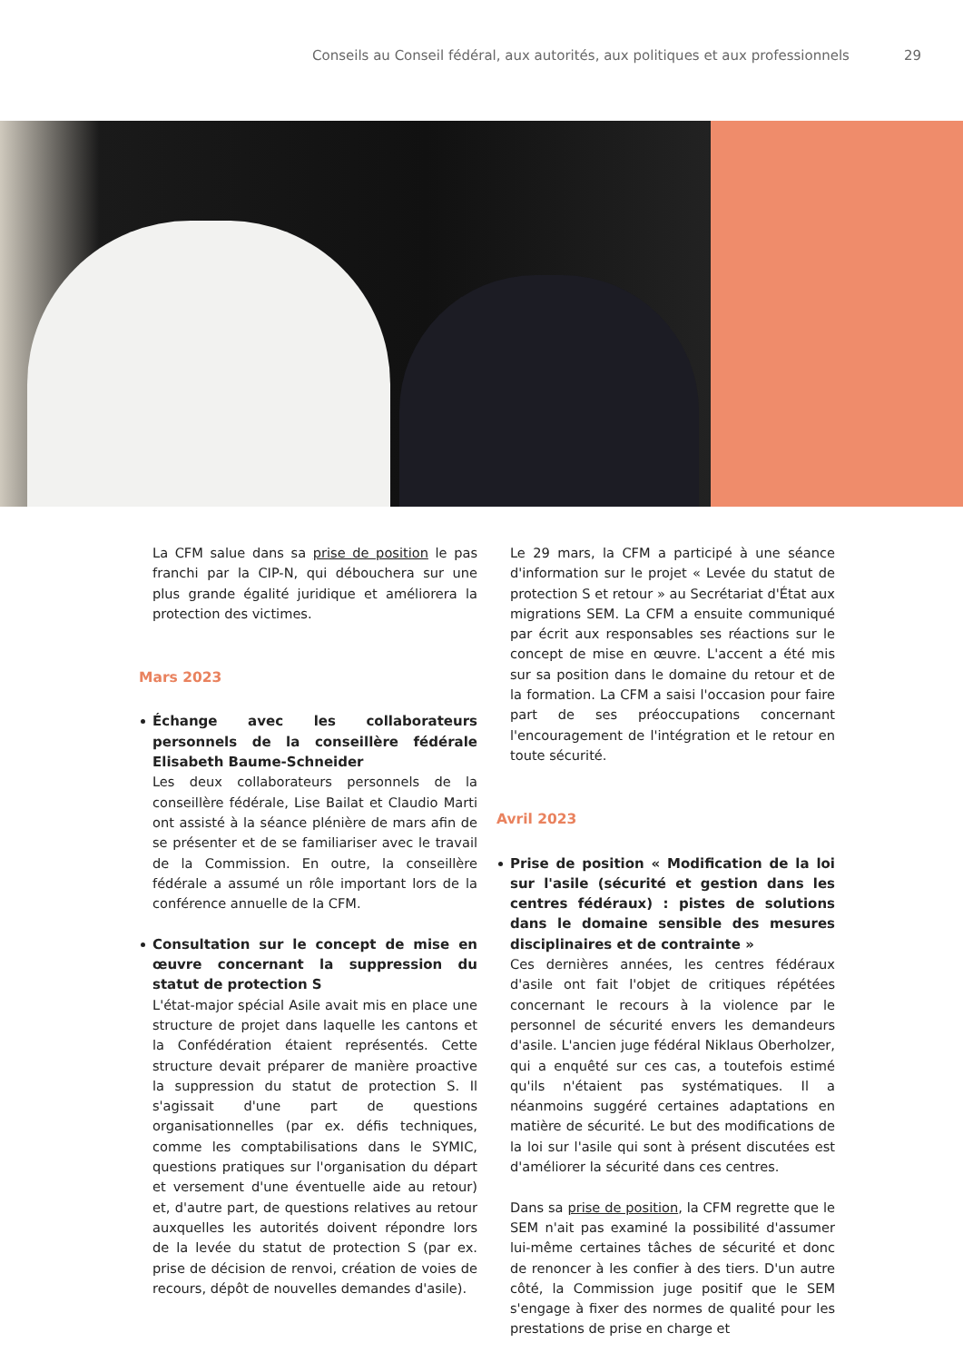Conseils au Conseil fédéral, aux autorités, aux politiques et aux professionnels 29
La CFM salue dans sa prise de position le pas franchi par la CIP-N, qui débouchera sur une plus grande égalité juridique et améliorera la protection des victimes.
Mars 2023
Échange avec les collaborateurs personnels de la conseillère fédérale Elisabeth Baume-Schneider
Les deux collaborateurs personnels de la conseillère fédérale, Lise Bailat et Claudio Marti ont assisté à la séance plénière de mars afin de se présenter et de se familiariser avec le travail de la Commission. En outre, la conseillère fédérale a assumé un rôle important lors de la conférence annuelle de la CFM.
Consultation sur le concept de mise en œuvre concernant la suppression du statut de protection S
L'état-major spécial Asile avait mis en place une structure de projet dans laquelle les cantons et la Confédération étaient représentés. Cette structure devait préparer de manière proactive la suppression du statut de protection S. Il s'agissait d'une part de questions organisationnelles (par ex. défis techniques, comme les comptabilisations dans le SYMIC, questions pratiques sur l'organisation du départ et versement d'une éventuelle aide au retour) et, d'autre part, de questions relatives au retour auxquelles les autorités doivent répondre lors de la levée du statut de protection S (par ex. prise de décision de renvoi, création de voies de recours, dépôt de nouvelles demandes d'asile).
Le 29 mars, la CFM a participé à une séance d'information sur le projet « Levée du statut de protection S et retour » au Secrétariat d'État aux migrations SEM. La CFM a ensuite communiqué par écrit aux responsables ses réactions sur le concept de mise en œuvre. L'accent a été mis sur sa position dans le domaine du retour et de la formation. La CFM a saisi l'occasion pour faire part de ses préoccupations concernant l'encouragement de l'intégration et le retour en toute sécurité.
Avril 2023
Prise de position « Modification de la loi sur l'asile (sécurité et gestion dans les centres fédéraux) : pistes de solutions dans le domaine sensible des mesures disciplinaires et de contrainte »
Ces dernières années, les centres fédéraux d'asile ont fait l'objet de critiques répétées concernant le recours à la violence par le personnel de sécurité envers les demandeurs d'asile. L'ancien juge fédéral Niklaus Oberholzer, qui a enquêté sur ces cas, a toutefois estimé qu'ils n'étaient pas systématiques. Il a néanmoins suggéré certaines adaptations en matière de sécurité. Le but des modifications de la loi sur l'asile qui sont à présent discutées est d'améliorer la sécurité dans ces centres.
Dans sa prise de position, la CFM regrette que le SEM n'ait pas examiné la possibilité d'assumer lui-même certaines tâches de sécurité et donc de renoncer à les confier à des tiers. D'un autre côté, la Commission juge positif que le SEM s'engage à fixer des normes de qualité pour les prestations de prise en charge et